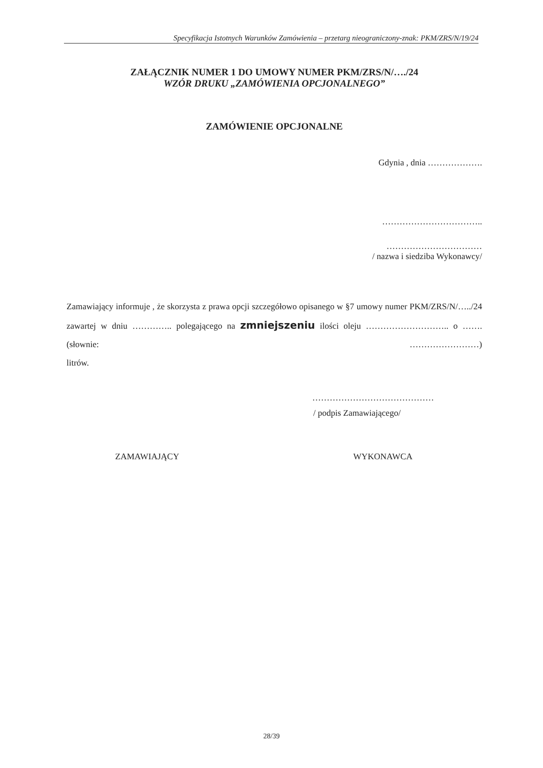Specyfikacja Istotnych Warunków Zamówienia – przetarg nieograniczony-znak: PKM/ZRS/N/19/24
ZAŁĄCZNIK NUMER 1 DO UMOWY NUMER PKM/ZRS/N/…./24
WZÓR DRUKU „ZAMÓWIENIA OPCJONALNEGO”
ZAMÓWIENIE OPCJONALNE
Gdynia , dnia ……………….
……………………………..
……………………………
/ nazwa i siedziba Wykonawcy/
Zamawiający informuje , że skorzysta z prawa opcji szczegółowo opisanego w §7 umowy numer PKM/ZRS/N/…../24 zawartej w dniu ………….. polegającego na zmniejszeniu ilości oleju ……………………….. o ……. (słownie: ……………………)
litrów.
……………………………………
/ podpis Zamawiającego/
ZAMAWIAJĄCY WYKONAWCA
28/39